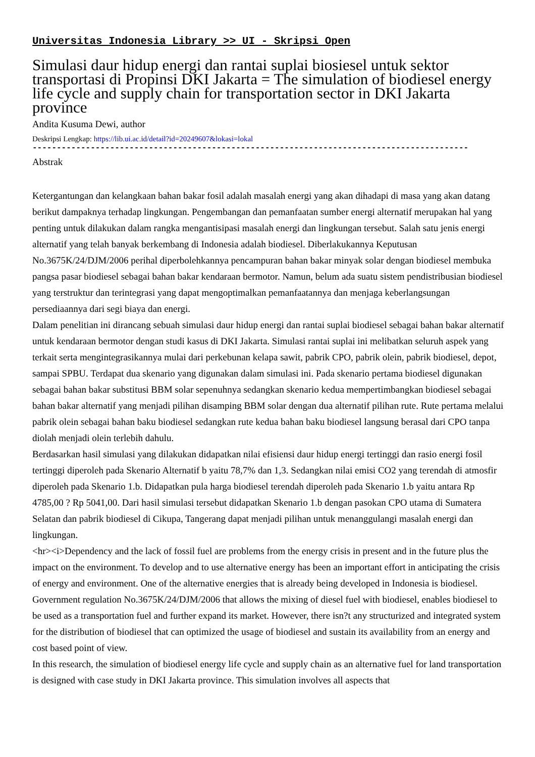Universitas Indonesia Library >> UI - Skripsi Open
Simulasi daur hidup energi dan rantai suplai biosiesel untuk sektor transportasi di Propinsi DKI Jakarta = The simulation of biodiesel energy life cycle and supply chain for transportation sector in DKI Jakarta province
Andita Kusuma Dewi, author
Deskripsi Lengkap: https://lib.ui.ac.id/detail?id=20249607&lokasi=lokal
------------------------------------------------------------------------------------------
Abstrak
Ketergantungan dan kelangkaan bahan bakar fosil adalah masalah energi yang akan dihadapi di masa yang akan datang berikut dampaknya terhadap lingkungan. Pengembangan dan pemanfaatan sumber energi alternatif merupakan hal yang penting untuk dilakukan dalam rangka mengantisipasi masalah energi dan lingkungan tersebut. Salah satu jenis energi alternatif yang telah banyak berkembang di Indonesia adalah biodiesel. Diberlakukannya Keputusan No.3675K/24/DJM/2006 perihal diperbolehkannya pencampuran bahan bakar minyak solar dengan biodiesel membuka pangsa pasar biodiesel sebagai bahan bakar kendaraan bermotor. Namun, belum ada suatu sistem pendistribusian biodiesel yang terstruktur dan terintegrasi yang dapat mengoptimalkan pemanfaatannya dan menjaga keberlangsungan persediaannya dari segi biaya dan energi.
Dalam penelitian ini dirancang sebuah simulasi daur hidup energi dan rantai suplai biodiesel sebagai bahan bakar alternatif untuk kendaraan bermotor dengan studi kasus di DKI Jakarta. Simulasi rantai suplai ini melibatkan seluruh aspek yang terkait serta mengintegrasikannya mulai dari perkebunan kelapa sawit, pabrik CPO, pabrik olein, pabrik biodiesel, depot, sampai SPBU. Terdapat dua skenario yang digunakan dalam simulasi ini. Pada skenario pertama biodiesel digunakan sebagai bahan bakar substitusi BBM solar sepenuhnya sedangkan skenario kedua mempertimbangkan biodiesel sebagai bahan bakar alternatif yang menjadi pilihan disamping BBM solar dengan dua alternatif pilihan rute. Rute pertama melalui pabrik olein sebagai bahan baku biodiesel sedangkan rute kedua bahan baku biodiesel langsung berasal dari CPO tanpa diolah menjadi olein terlebih dahulu.
Berdasarkan hasil simulasi yang dilakukan didapatkan nilai efisiensi daur hidup energi tertinggi dan rasio energi fosil tertinggi diperoleh pada Skenario Alternatif b yaitu 78,7% dan 1,3. Sedangkan nilai emisi CO2 yang terendah di atmosfir diperoleh pada Skenario 1.b. Didapatkan pula harga biodiesel terendah diperoleh pada Skenario 1.b yaitu antara Rp 4785,00 ? Rp 5041,00. Dari hasil simulasi tersebut didapatkan Skenario 1.b dengan pasokan CPO utama di Sumatera Selatan dan pabrik biodiesel di Cikupa, Tangerang dapat menjadi pilihan untuk menanggulangi masalah energi dan lingkungan.
<hr><i>Dependency and the lack of fossil fuel are problems from the energy crisis in present and in the future plus the impact on the environment. To develop and to use alternative energy has been an important effort in anticipating the crisis of energy and environment. One of the alternative energies that is already being developed in Indonesia is biodiesel. Government regulation No.3675K/24/DJM/2006 that allows the mixing of diesel fuel with biodiesel, enables biodiesel to be used as a transportation fuel and further expand its market. However, there isn?t any structurized and integrated system for the distribution of biodiesel that can optimized the usage of biodiesel and sustain its availability from an energy and cost based point of view.
In this research, the simulation of biodiesel energy life cycle and supply chain as an alternative fuel for land transportation is designed with case study in DKI Jakarta province. This simulation involves all aspects that